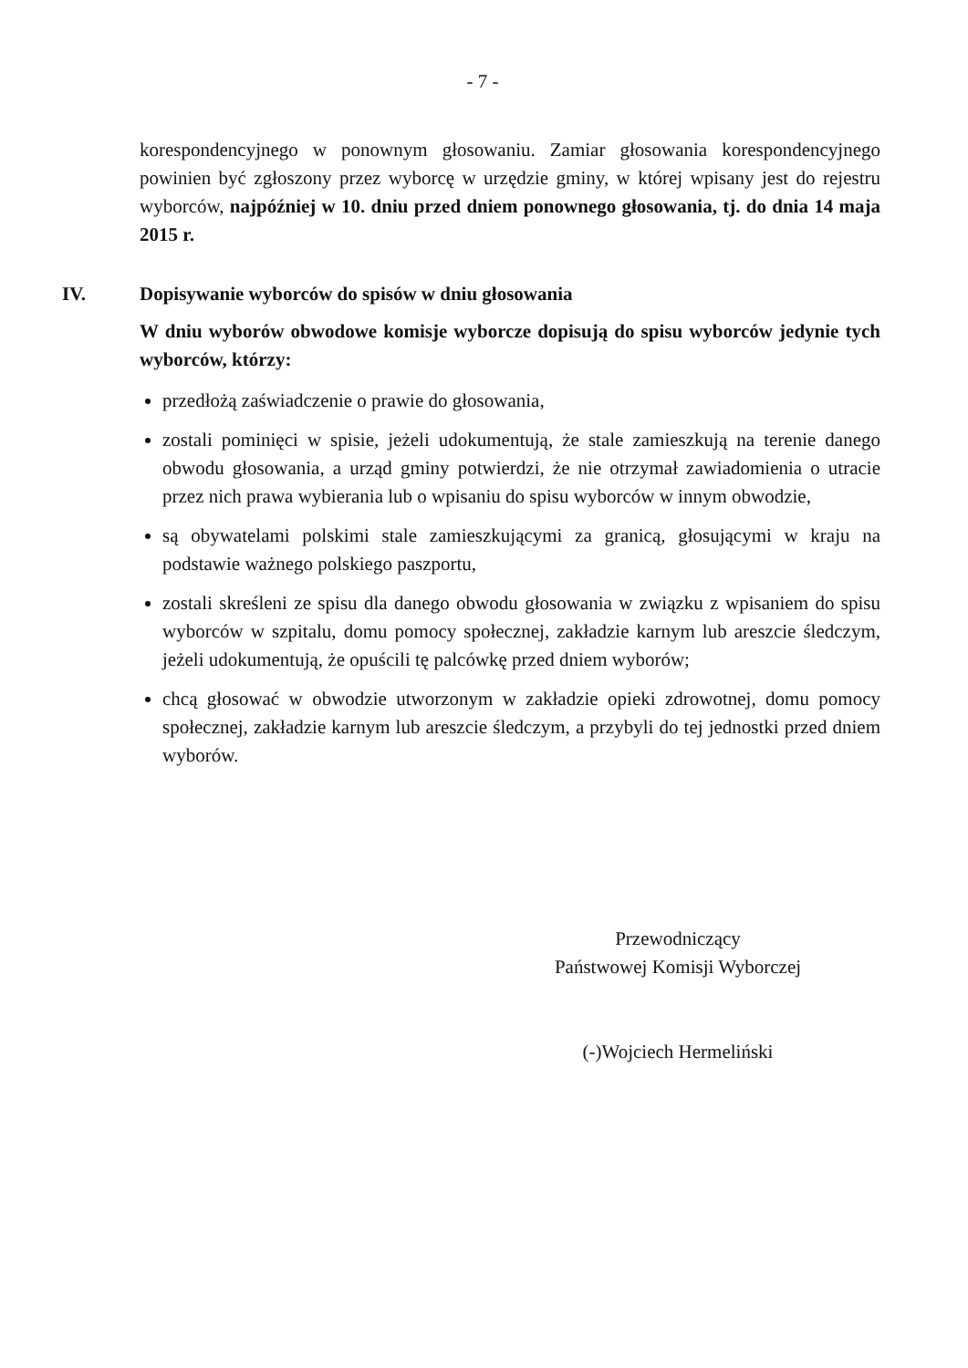- 7 -
korespondencyjnego w ponownym głosowaniu. Zamiar głosowania korespondencyjnego powinien być zgłoszony przez wyborcę w urzędzie gminy, w której wpisany jest do rejestru wyborców, najpóźniej w 10. dniu przed dniem ponownego głosowania, tj. do dnia 14 maja 2015 r.
IV. Dopisywanie wyborców do spisów w dniu głosowania
W dniu wyborów obwodowe komisje wyborcze dopisują do spisu wyborców jedynie tych wyborców, którzy:
przedłożą zaświadczenie o prawie do głosowania,
zostali pominięci w spisie, jeżeli udokumentują, że stale zamieszkują na terenie danego obwodu głosowania, a urząd gminy potwierdzi, że nie otrzymał zawiadomienia o utracie przez nich prawa wybierania lub o wpisaniu do spisu wyborców w innym obwodzie,
są obywatelami polskimi stale zamieszkującymi za granicą, głosującymi w kraju na podstawie ważnego polskiego paszportu,
zostali skreśleni ze spisu dla danego obwodu głosowania w związku z wpisaniem do spisu wyborców w szpitalu, domu pomocy społecznej, zakładzie karnym lub areszcie śledczym, jeżeli udokumentują, że opuścili tę palcówkę przed dniem wyborów;
chcą głosować w obwodzie utworzonym w zakładzie opieki zdrowotnej, domu pomocy społecznej, zakładzie karnym lub areszcie śledczym, a przybyli do tej jednostki przed dniem wyborów.
Przewodniczący
Państwowej Komisji Wyborczej
(-)Wojciech Hermeliński